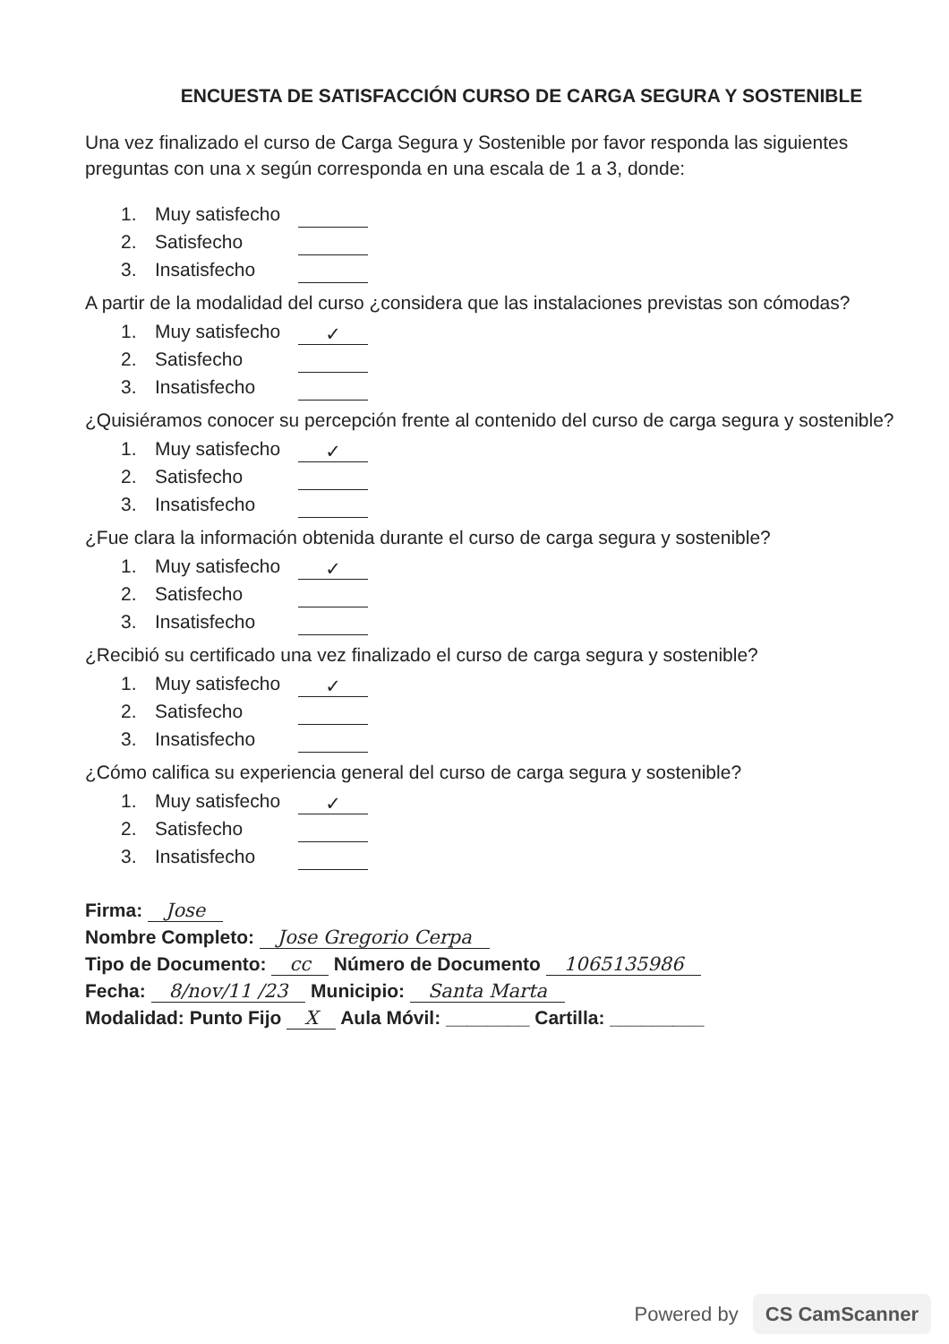ENCUESTA DE SATISFACCIÓN CURSO DE CARGA SEGURA Y SOSTENIBLE
Una vez finalizado el curso de Carga Segura y Sostenible por favor responda las siguientes preguntas con una x según corresponda en una escala de 1 a 3, donde:
1. Muy satisfecho
2. Satisfecho
3. Insatisfecho
A partir de la modalidad del curso ¿considera que las instalaciones previstas son cómodas?
1. Muy satisfecho ✓
2. Satisfecho
3. Insatisfecho
¿Quisiéramos conocer su percepción frente al contenido del curso de carga segura y sostenible?
1. Muy satisfecho ✓
2. Satisfecho
3. Insatisfecho
¿Fue clara la información obtenida durante el curso de carga segura y sostenible?
1. Muy satisfecho ✓
2. Satisfecho
3. Insatisfecho
¿Recibió su certificado una vez finalizado el curso de carga segura y sostenible?
1. Muy satisfecho ✓
2. Satisfecho
3. Insatisfecho
¿Cómo califica su experiencia general del curso de carga segura y sostenible?
1. Muy satisfecho ✓
2. Satisfecho
3. Insatisfecho
Firma: Jose
Nombre Completo: Jose Gregorio Cerpa
Tipo de Documento: cc Número de Documento 1065135986
Fecha: 8/nov/11 /23 Municipio: Santa Marta
Modalidad: Punto Fijo X Aula Móvil: ________ Cartilla: _________
Powered by CS CamScanner